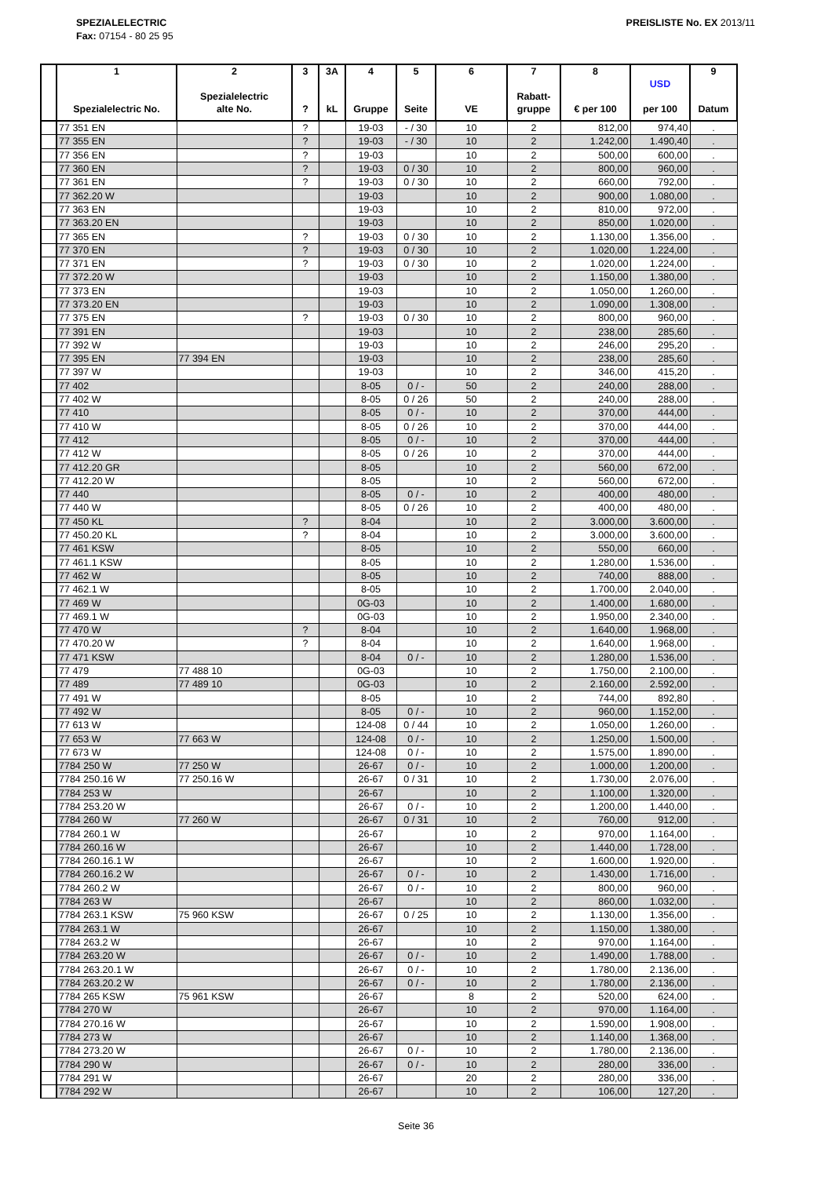SPEZIALELECTRIC
Fax: 07154 - 80 25 95
PREISLISTE No. EX 2013/11
| | 1 Spezialelectric No. | 2 Spezialelectric alte No. | 3 ? | 3A kL | 4 Gruppe | 5 Seite | 6 VE | 7 Rabatt- gruppe | 8 € per 100 | USD per 100 | 9 Datum |
| --- | --- | --- | --- | --- | --- | --- | --- | --- | --- | --- | --- |
| | 77 351 EN | | ? | | 19-03 | - / 30 | 10 | 2 | 812,00 | 974,40 | . |
| | 77 355 EN | | ? | | 19-03 | - / 30 | 10 | 2 | 1.242,00 | 1.490,40 | . |
| | 77 356 EN | | ? | | 19-03 | | 10 | 2 | 500,00 | 600,00 | . |
| | 77 360 EN | | ? | | 19-03 | 0 / 30 | 10 | 2 | 800,00 | 960,00 | . |
| | 77 361 EN | | ? | | 19-03 | 0 / 30 | 10 | 2 | 660,00 | 792,00 | . |
| | 77 362.20 W | | | | 19-03 | | 10 | 2 | 900,00 | 1.080,00 | . |
| | 77 363 EN | | | | 19-03 | | 10 | 2 | 810,00 | 972,00 | . |
| | 77 363.20 EN | | | | 19-03 | | 10 | 2 | 850,00 | 1.020,00 | . |
| | 77 365 EN | | ? | | 19-03 | 0 / 30 | 10 | 2 | 1.130,00 | 1.356,00 | . |
| | 77 370 EN | | ? | | 19-03 | 0 / 30 | 10 | 2 | 1.020,00 | 1.224,00 | . |
| | 77 371 EN | | ? | | 19-03 | 0 / 30 | 10 | 2 | 1.020,00 | 1.224,00 | . |
| | 77 372.20 W | | | | 19-03 | | 10 | 2 | 1.150,00 | 1.380,00 | . |
| | 77 373 EN | | | | 19-03 | | 10 | 2 | 1.050,00 | 1.260,00 | . |
| | 77 373.20 EN | | | | 19-03 | | 10 | 2 | 1.090,00 | 1.308,00 | . |
| | 77 375 EN | | ? | | 19-03 | 0 / 30 | 10 | 2 | 800,00 | 960,00 | . |
| | 77 391 EN | | | | 19-03 | | 10 | 2 | 238,00 | 285,60 | . |
| | 77 392 W | | | | 19-03 | | 10 | 2 | 246,00 | 295,20 | . |
| | 77 395 EN | 77 394 EN | | | 19-03 | | 10 | 2 | 238,00 | 285,60 | . |
| | 77 397 W | | | | 19-03 | | 10 | 2 | 346,00 | 415,20 | . |
| | 77 402 | | | | 8-05 | 0 / - | 50 | 2 | 240,00 | 288,00 | . |
| | 77 402 W | | | | 8-05 | 0 / 26 | 50 | 2 | 240,00 | 288,00 | . |
| | 77 410 | | | | 8-05 | 0 / - | 10 | 2 | 370,00 | 444,00 | . |
| | 77 410 W | | | | 8-05 | 0 / 26 | 10 | 2 | 370,00 | 444,00 | . |
| | 77 412 | | | | 8-05 | 0 / - | 10 | 2 | 370,00 | 444,00 | . |
| | 77 412 W | | | | 8-05 | 0 / 26 | 10 | 2 | 370,00 | 444,00 | . |
| | 77 412.20 GR | | | | 8-05 | | 10 | 2 | 560,00 | 672,00 | . |
| | 77 412.20 W | | | | 8-05 | | 10 | 2 | 560,00 | 672,00 | . |
| | 77 440 | | | | 8-05 | 0 / - | 10 | 2 | 400,00 | 480,00 | . |
| | 77 440 W | | | | 8-05 | 0 / 26 | 10 | 2 | 400,00 | 480,00 | . |
| | 77 450 KL | | ? | | 8-04 | | 10 | 2 | 3.000,00 | 3.600,00 | . |
| | 77 450.20 KL | | ? | | 8-04 | | 10 | 2 | 3.000,00 | 3.600,00 | . |
| | 77 461 KSW | | | | 8-05 | | 10 | 2 | 550,00 | 660,00 | . |
| | 77 461.1 KSW | | | | 8-05 | | 10 | 2 | 1.280,00 | 1.536,00 | . |
| | 77 462 W | | | | 8-05 | | 10 | 2 | 740,00 | 888,00 | . |
| | 77 462.1 W | | | | 8-05 | | 10 | 2 | 1.700,00 | 2.040,00 | . |
| | 77 469 W | | | | 0G-03 | | 10 | 2 | 1.400,00 | 1.680,00 | . |
| | 77 469.1 W | | | | 0G-03 | | 10 | 2 | 1.950,00 | 2.340,00 | . |
| | 77 470 W | | ? | | 8-04 | | 10 | 2 | 1.640,00 | 1.968,00 | . |
| | 77 470.20 W | | ? | | 8-04 | | 10 | 2 | 1.640,00 | 1.968,00 | . |
| | 77 471 KSW | | | | 8-04 | 0 / - | 10 | 2 | 1.280,00 | 1.536,00 | . |
| | 77 479 | 77 488 10 | | | 0G-03 | | 10 | 2 | 1.750,00 | 2.100,00 | . |
| | 77 489 | 77 489 10 | | | 0G-03 | | 10 | 2 | 2.160,00 | 2.592,00 | . |
| | 77 491 W | | | | 8-05 | | 10 | 2 | 744,00 | 892,80 | . |
| | 77 492 W | | | | 8-05 | 0 / - | 10 | 2 | 960,00 | 1.152,00 | . |
| | 77 613 W | | | | 124-08 | 0 / 44 | 10 | 2 | 1.050,00 | 1.260,00 | . |
| | 77 653 W | 77 663 W | | | 124-08 | 0 / - | 10 | 2 | 1.250,00 | 1.500,00 | . |
| | 77 673 W | | | | 124-08 | 0 / - | 10 | 2 | 1.575,00 | 1.890,00 | . |
| | 7784 250 W | 77 250 W | | | 26-67 | 0 / - | 10 | 2 | 1.000,00 | 1.200,00 | . |
| | 7784 250.16 W | 77 250.16 W | | | 26-67 | 0 / 31 | 10 | 2 | 1.730,00 | 2.076,00 | . |
| | 7784 253 W | | | | 26-67 | | 10 | 2 | 1.100,00 | 1.320,00 | . |
| | 7784 253.20 W | | | | 26-67 | 0 / - | 10 | 2 | 1.200,00 | 1.440,00 | . |
| | 7784 260 W | 77 260 W | | | 26-67 | 0 / 31 | 10 | 2 | 760,00 | 912,00 | . |
| | 7784 260.1 W | | | | 26-67 | | 10 | 2 | 970,00 | 1.164,00 | . |
| | 7784 260.16 W | | | | 26-67 | | 10 | 2 | 1.440,00 | 1.728,00 | . |
| | 7784 260.16.1 W | | | | 26-67 | | 10 | 2 | 1.600,00 | 1.920,00 | . |
| | 7784 260.16.2 W | | | | 26-67 | 0 / - | 10 | 2 | 1.430,00 | 1.716,00 | . |
| | 7784 260.2 W | | | | 26-67 | 0 / - | 10 | 2 | 800,00 | 960,00 | . |
| | 7784 263 W | | | | 26-67 | | 10 | 2 | 860,00 | 1.032,00 | . |
| | 7784 263.1 KSW | 75 960 KSW | | | 26-67 | 0 / 25 | 10 | 2 | 1.130,00 | 1.356,00 | . |
| | 7784 263.1 W | | | | 26-67 | | 10 | 2 | 1.150,00 | 1.380,00 | . |
| | 7784 263.2 W | | | | 26-67 | | 10 | 2 | 970,00 | 1.164,00 | . |
| | 7784 263.20 W | | | | 26-67 | 0 / - | 10 | 2 | 1.490,00 | 1.788,00 | . |
| | 7784 263.20.1 W | | | | 26-67 | 0 / - | 10 | 2 | 1.780,00 | 2.136,00 | . |
| | 7784 263.20.2 W | | | | 26-67 | 0 / - | 10 | 2 | 1.780,00 | 2.136,00 | . |
| | 7784 265 KSW | 75 961 KSW | | | 26-67 | | 8 | 2 | 520,00 | 624,00 | . |
| | 7784 270 W | | | | 26-67 | | 10 | 2 | 970,00 | 1.164,00 | . |
| | 7784 270.16 W | | | | 26-67 | | 10 | 2 | 1.590,00 | 1.908,00 | . |
| | 7784 273 W | | | | 26-67 | | 10 | 2 | 1.140,00 | 1.368,00 | . |
| | 7784 273.20 W | | | | 26-67 | 0 / - | 10 | 2 | 1.780,00 | 2.136,00 | . |
| | 7784 290 W | | | | 26-67 | 0 / - | 10 | 2 | 280,00 | 336,00 | . |
| | 7784 291 W | | | | 26-67 | | 20 | 2 | 280,00 | 336,00 | . |
| | 7784 292 W | | | | 26-67 | | 10 | 2 | 106,00 | 127,20 | . |
Seite 36